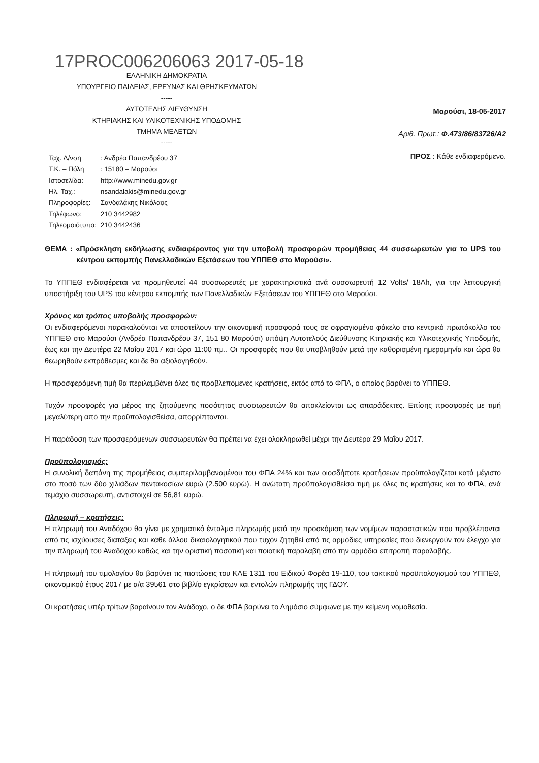17PROC006206063 2017-05-18
ΕΛΛΗΝΙΚΗ ΔΗΜΟΚΡΑΤΙΑ
ΥΠΟΥΡΓΕΙΟ ΠΑΙΔΕΙΑΣ, ΕΡΕΥΝΑΣ ΚΑΙ ΘΡΗΣΚΕΥΜΑΤΩΝ
-----
ΑΥΤΟΤΕΛΗΣ ΔΙΕΥΘΥΝΣΗ
ΚΤΗΡΙΑΚΗΣ ΚΑΙ ΥΛΙΚΟΤΕΧΝΙΚΗΣ ΥΠΟΔΟΜΗΣ
ΤΜΗΜΑ ΜΕΛΕΤΩΝ
-----
Μαρούσι, 18-05-2017
Αριθ. Πρωτ.: Φ.473/86/83726/Α2
ΠΡΟΣ : Κάθε ενδιαφερόμενο.
| Ταχ. Δ/νση | : Ανδρέα Παπανδρέου 37 |
| Τ.Κ. – Πόλη | : 15180 – Μαρούσι |
| Ιστοσελίδα: | http://www.minedu.gov.gr |
| Ηλ. Ταχ.: | nsandalakis@minedu.gov.gr |
| Πληροφορίες: | Σανδαλάκης Νικόλαος |
| Τηλέφωνο: | 210 3442982 |
| Τηλεομοιότυπο: | 210 3442436 |
ΘΕΜΑ : «Πρόσκληση εκδήλωσης ενδιαφέροντος για την υποβολή προσφορών προμήθειας 44 συσσωρευτών για το UPS του κέντρου εκπομπής Πανελλαδικών Εξετάσεων του ΥΠΠΕΘ στο Μαρούσι».
Το ΥΠΠΕΘ ενδιαφέρεται να προμηθευτεί 44 συσσωρευτές με χαρακτηριστικά ανά συσσωρευτή 12 Volts/ 18Ah, για την λειτουργική υποστήριξη του UPS του κέντρου εκπομπής των Πανελλαδικών Εξετάσεων του ΥΠΠΕΘ στο Μαρούσι.
Χρόνος και τρόπος υποβολής προσφορών:
Οι ενδιαφερόμενοι παρακαλούνται να αποστείλουν την οικονομική προσφορά τους σε σφραγισμένο φάκελο στο κεντρικό πρωτόκολλο του ΥΠΠΕΘ στο Μαρούσι (Ανδρέα Παπανδρέου 37, 151 80 Μαρούσι) υπόψη Αυτοτελούς Διεύθυνσης Κτηριακής και Υλικοτεχνικής Υποδομής, έως και την Δευτέρα 22 Μαΐου 2017 και ώρα 11:00 πμ.. Οι προσφορές που θα υποβληθούν μετά την καθορισμένη ημερομηνία και ώρα θα θεωρηθούν εκπρόθεσμες και δε θα αξιολογηθούν.
Η προσφερόμενη τιμή θα περιλαμβάνει όλες τις προβλεπόμενες κρατήσεις, εκτός από το ΦΠΑ, ο οποίος βαρύνει το ΥΠΠΕΘ.
Τυχόν προσφορές για μέρος της ζητούμενης ποσότητας συσσωρευτών θα αποκλείονται ως απαράδεκτες. Επίσης προσφορές με τιμή μεγαλύτερη από την προϋπολογισθείσα, απορρίπτονται.
Η παράδοση των προσφερόμενων συσσωρευτών θα πρέπει να έχει ολοκληρωθεί μέχρι την Δευτέρα 29 Μαΐου 2017.
Προϋπολογισμός:
Η συνολική δαπάνη της προμήθειας συμπεριλαμβανομένου του ΦΠΑ 24% και των οιοσδήποτε κρατήσεων προϋπολογίζεται κατά μέγιστο στο ποσό των δύο χιλιάδων πεντακοσίων ευρώ (2.500 ευρώ). Η ανώτατη προϋπολογισθείσα τιμή με όλες τις κρατήσεις και το ΦΠΑ, ανά τεμάχιο συσσωρευτή, αντιστοιχεί σε 56,81 ευρώ.
Πληρωμή – κρατήσεις:
Η πληρωμή του Αναδόχου θα γίνει με χρηματικό ένταλμα πληρωμής μετά την προσκόμιση των νομίμων παραστατικών που προβλέπονται από τις ισχύουσες διατάξεις και κάθε άλλου δικαιολογητικού που τυχόν ζητηθεί από τις αρμόδιες υπηρεσίες που διενεργούν τον έλεγχο για την πληρωμή του Αναδόχου καθώς και την οριστική ποσοτική και ποιοτική παραλαβή από την αρμόδια επιτροπή παραλαβής.
Η πληρωμή του τιμολογίου θα βαρύνει τις πιστώσεις του ΚΑΕ 1311 του Ειδικού Φορέα 19-110, του τακτικού προϋπολογισμού του ΥΠΠΕΘ, οικονομικού έτους 2017 με α/α 39561 στο βιβλίο εγκρίσεων και εντολών πληρωμής της ΓΔΟΥ.
Οι κρατήσεις υπέρ τρίτων βαραίνουν τον Ανάδοχο, ο δε ΦΠΑ βαρύνει το Δημόσιο σύμφωνα με την κείμενη νομοθεσία.